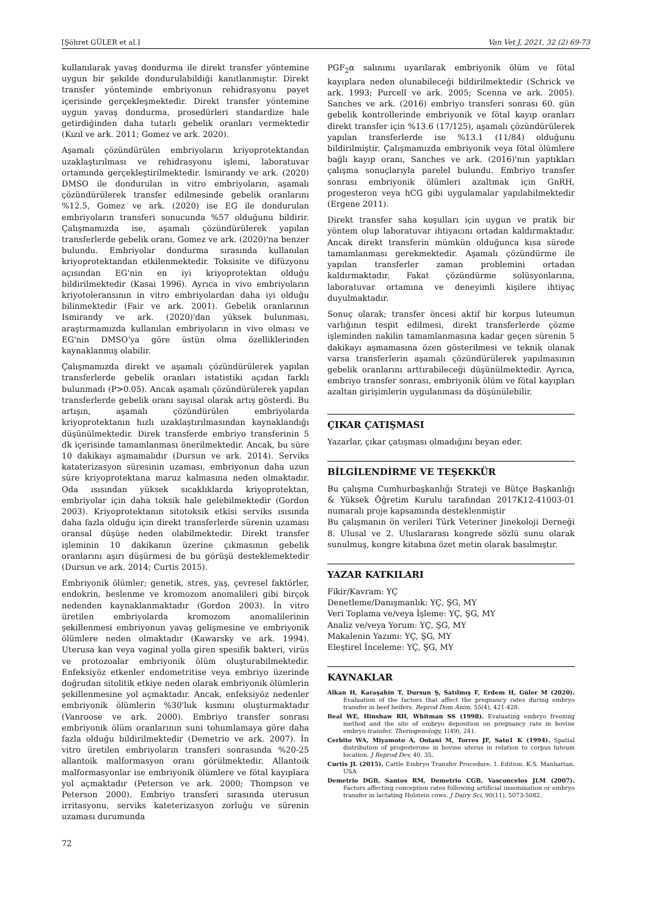[Şöhret GÜLER et al.] Van Vet J, 2021, 32 (2) 69-73
kullanılarak yavaş dondurma ile direkt transfer yöntemine uygun bir şekilde dondurulabildiği kanıtlanmıştır. Direkt transfer yönteminde embriyonun rehidrasyonu payet içerisinde gerçekleşmektedir. Direkt transfer yöntemine uygun yavaş dondurma, prosedürleri standardize hale getirdiğinden daha tutarlı gebelik oranları vermektedir (Kızıl ve ark. 2011; Gomez ve ark. 2020).
Aşamalı çözündürülen embriyoların kriyoprotektandan uzaklaştırılması ve rehidrasyonu işlemi, laboratuvar ortamında gerçekleştirilmektedir. Ismirandy ve ark. (2020) DMSO ile dondurulan in vitro embriyoların, aşamalı çözündürülerek transfer edilmesinde gebelik oranlarını %12.5, Gomez ve ark. (2020) ise EG ile dondurulan embriyoların transferi sonucunda %57 olduğunu bildirir. Çalışmamızda ise, aşamalı çözündürülerek yapılan transferlerde gebelik oranı, Gomez ve ark. (2020)'na benzer bulundu. Embriyolar dondurma sırasında kullanılan kriyoprotektandan etkilenmektedir. Toksisite ve difüzyonu açısından EG'nin en iyi kriyoprotektan olduğu bildirilmektedir (Kasai 1996). Ayrıca in vivo embriyoların kriyotoleransının in vitro embriyolardan daha iyi olduğu bilinmektedir (Fair ve ark. 2001). Gebelik oranlarının Ismirandy ve ark. (2020)'dan yüksek bulunması, araştırmamızda kullanılan embriyoların in vivo olması ve EG'nin DMSO'ya göre üstün olma özelliklerinden kaynaklanmış olabilir.
Çalışmamızda direkt ve aşamalı çözündürülerek yapılan transferlerde gebelik oranları istatistiki açıdan farklı bulunmadı (P>0.05). Ancak aşamalı çözündürülerek yapılan transferlerde gebelik oranı sayısal olarak artış gösterdi. Bu artışın, aşamalı çözündürülen embriyolarda kriyoprotektanın hızlı uzaklaştırılmasından kaynaklandığı düşünülmektedir. Direk transferde embriyo transferinin 5 dk içerisinde tamamlanması önerilmektedir. Ancak, bu süre 10 dakikayı aşmamalıdır (Dursun ve ark. 2014). Serviks kataterizasyon süresinin uzaması, embriyonun daha uzun süre kriyoprotektana maruz kalmasına neden olmaktadır. Oda ısısından yüksek sıcaklıklarda kriyoprotektan, embriyolar için daha toksik hale gelebilmektedir (Gordon 2003). Kriyoprotektanın sitotoksik etkisi serviks ısısında daha fazla olduğu için direkt transferlerde sürenin uzaması oransal düşüşe neden olabilmektedir. Direkt transfer işleminin 10 dakikanın üzerine çıkmasının gebelik oranlarını aşırı düşürmesi de bu görüşü desteklemektedir (Dursun ve ark. 2014; Curtis 2015).
Embriyonik ölümler; genetik, stres, yaş, çevresel faktörler, endokrin, beslenme ve kromozom anomalileri gibi birçok nedenden kaynaklanmaktadır (Gordon 2003). İn vitro üretilen embriyolarda kromozom anomalilerinin şekillenmesi embriyonun yavaş gelişmesine ve embriyonik ölümlere neden olmaktadır (Kawarsky ve ark. 1994). Uterusa kan veya vaginal yolla giren spesifik bakteri, virüs ve protozoalar embriyonik ölüm oluşturabilmektedir. Enfeksiyöz etkenler endometritise veya embriyo üzerinde doğrudan sitolitik etkiye neden olarak embriyonik ölümlerin şekillenmesine yol açmaktadır. Ancak, enfeksiyöz nedenler embriyonik ölümlerin %30'luk kısmını oluşturmaktadır (Vanroose ve ark. 2000). Embriyo transfer sonrası embriyonik ölüm oranlarının suni tohumlamaya göre daha fazla olduğu bildirilmektedir (Demetrio ve ark. 2007). İn vitro üretilen embriyoların transferi sonrasında %20-25 allantoik malformasyon oranı görülmektedir. Allantoik malformasyonlar ise embriyonik ölümlere ve fötal kayıplara yol açmaktadır (Peterson ve ark. 2000; Thompson ve Peterson 2000). Embriyo transferi sırasında uterusun irritasyonu, serviks kateterizasyon zorluğu ve sürenin uzaması durumunda
PGF<sub>2</sub>α salınımı uyarılarak embriyonik ölüm ve fötal kayıplara neden olunabileceği bildirilmektedir (Schrick ve ark. 1993; Purcell ve ark. 2005; Scenna ve ark. 2005). Sanches ve ark. (2016) embriyo transferi sonrası 60. gün gebelik kontrollerinde embriyonik ve fötal kayıp oranları direkt transfer için %13.6 (17/125), aşamalı çözündürülerek yapılan transferlerde ise %13.1 (11/84) olduğunu bildirilmiştir. Çalışmamızda embriyonik veya fötal ölümlere bağlı kayıp oranı, Sanches ve ark. (2016)'nın yaptıkları çalışma sonuçlarıyla parelel bulundu. Embriyo transfer sonrası embriyonik ölümleri azaltmak için GnRH, progesteron veya hCG gibi uygulamalar yapılabilmektedir (Ergene 2011).
Direkt transfer saha koşulları için uygun ve pratik bir yöntem olup laboratuvar ihtiyacını ortadan kaldırmaktadır. Ancak direkt transferin mümkün olduğunca kısa sürede tamamlanması gerekmektedir. Aşamalı çözündürme ile yapılan transferler zaman problemini ortadan kaldırmaktadır. Fakat çözündürme solüsyonlarına, laboratuvar ortamına ve deneyimli kişilere ihtiyaç duyulmaktadır.
Sonuç olarak; transfer öncesi aktif bir korpus luteumun varlığının tespit edilmesi, direkt transferlerde çözme işleminden nakilin tamamlanmasına kadar geçen sürenin 5 dakikayı aşmamasına özen gösterilmesi ve teknik olanak varsa transferlerin aşamalı çözündürülerek yapılmasının gebelik oranlarını arttırabileceği düşünülmektedir. Ayrıca, embriyo transfer sonrası, embriyonik ölüm ve fötal kayıpları azaltan girişimlerin uygulanması da düşünülebilir.
ÇIKAR ÇATIŞMASI
Yazarlar, çıkar çatışması olmadığını beyan eder.
BİLGİLENDİRME VE TEŞEKKÜR
Bu çalışma Cumhurbaşkanlığı Strateji ve Bütçe Başkanlığı & Yüksek Öğretim Kurulu tarafından 2017K12-41003-01 numaralı proje kapsamında desteklenmiştir
Bu çalışmanın ön verileri Türk Veteriner Jinekoloji Derneği 8. Ulusal ve 2. Uluslararası kongrede sözlü sunu olarak sunulmuş, kongre kitabına özet metin olarak basılmıştır.
YAZAR KATKILARI
Fikir/Kavram: YÇ
Denetleme/Danışmanlık: YÇ, ŞG, MY
Veri Toplama ve/veya İşleme: YÇ, ŞG, MY
Analiz ve/veya Yorum: YÇ, ŞG, MY
Makalenin Yazımı: YÇ, ŞG, MY
Eleştirel İnceleme: YÇ, ŞG, MY
KAYNAKLAR
Alkan H, Karaşahin T, Dursun Ş, Satılmış F, Erdem H, Güler M (2020). Evaluation of the factors that affect the pregnancy rates during embryo transfer in beef heifers. Reprod Dom Anim, 55(4), 421-428.
Beal WE, Hinshaw RH, Whitman SS (1998). Evaluating embryo freezing method and the site of embryo deposition on pregnancy rate in bovine embryo transfer. Theriogenology, 1(49), 241.
Cerbito WA, Miyamoto A, Ootani M, Torres JF, Sato1 K (1994). Spatial distribution of progesterone in bovine uterus in relation to corpus luteum location. J Reprod Dev, 40, 35.
Curtis JL (2015). Cattle Embryo Transfer Procedure. I. Edition. K.S. Manhattan, USA
Demetrio DGB, Santos RM, Demetrio CGB, Vasconcelos JLM (2007). Factors affecting conception rates following artificial insemination or embryo transfer in lactating Holstein cows. J Dairy Sci, 90(11), 5073-5082.
72